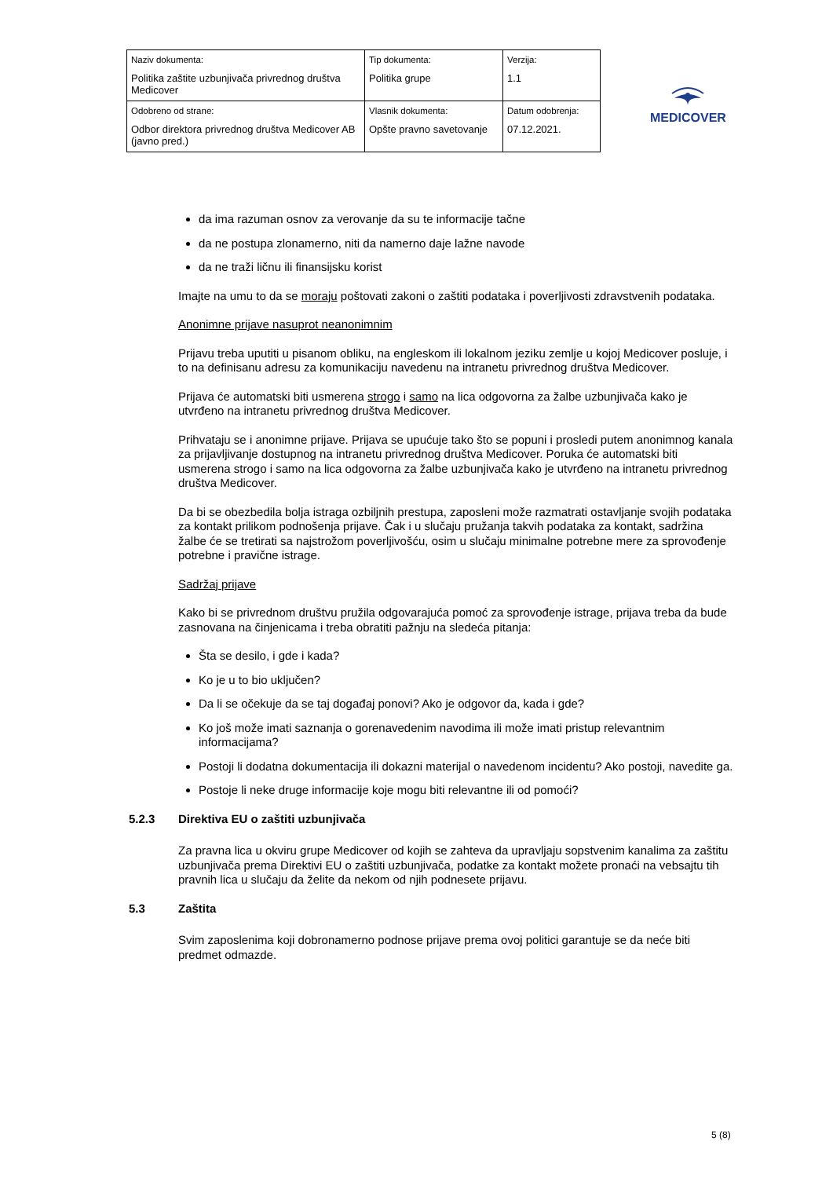| Naziv dokumenta: Politika zaštite uzbunjivača privrednog društva Medicover | Tip dokumenta: Politika grupe | Verzija: 1.1 |
| Odobreno od strane: Odbor direktora privrednog društva Medicover AB (javno pred.) | Vlasnik dokumenta: Opšte pravno savetovanje | Datum odobrenja: 07.12.2021. |
MEDICOVER
da ima razuman osnov za verovanje da su te informacije tačne
da ne postupa zlonamerno, niti da namerno daje lažne navode
da ne traži ličnu ili finansijsku korist
Imajte na umu to da se moraju poštovati zakoni o zaštiti podataka i poverljivosti zdravstvenih podataka.
Anonimne prijave nasuprot neanonimnim
Prijavu treba uputiti u pisanom obliku, na engleskom ili lokalnom jeziku zemlje u kojoj Medicover posluje, i to na definisanu adresu za komunikaciju navedenu na intranetu privrednog društva Medicover.
Prijava će automatski biti usmerena strogo i samo na lica odgovorna za žalbe uzbunjivača kako je utvrđeno na intranetu privrednog društva Medicover.
Prihvataju se i anonimne prijave. Prijava se upućuje tako što se popuni i prosledi putem anonimnog kanala za prijavljivanje dostupnog na intranetu privrednog društva Medicover. Poruka će automatski biti usmerena strogo i samo na lica odgovorna za žalbe uzbunjivača kako je utvrđeno na intranetu privrednog društva Medicover.
Da bi se obezbedila bolja istraga ozbiljnih prestupa, zaposleni može razmatrati ostavljanje svojih podataka za kontakt prilikom podnošenja prijave. Čak i u slučaju pružanja takvih podataka za kontakt, sadržina žalbe će se tretirati sa najstrožom poverljivošću, osim u slučaju minimalne potrebne mere za sprovođenje potrebne i pravične istrage.
Sadržaj prijave
Kako bi se privrednom društvu pružila odgovarajuća pomoć za sprovođenje istrage, prijava treba da bude zasnovana na činjenicama i treba obratiti pažnju na sledeća pitanja:
Šta se desilo, i gde i kada?
Ko je u to bio uključen?
Da li se očekuje da se taj događaj ponovi? Ako je odgovor da, kada i gde?
Ko još može imati saznanja o gorenavedenim navodima ili može imati pristup relevantnim informacijama?
Postoji li dodatna dokumentacija ili dokazni materijal o navedenom incidentu? Ako postoji, navedite ga.
Postoje li neke druge informacije koje mogu biti relevantne ili od pomoći?
5.2.3 Direktiva EU o zaštiti uzbunjivača
Za pravna lica u okviru grupe Medicover od kojih se zahteva da upravljaju sopstvenim kanalima za zaštitu uzbunjivača prema Direktivi EU o zaštiti uzbunjivača, podatke za kontakt možete pronaći na vebsajtu tih pravnih lica u slučaju da želite da nekom od njih podnesete prijavu.
5.3 Zaštita
Svim zaposlenima koji dobronamerno podnose prijave prema ovoj politici garantuje se da neće biti predmet odmazde.
5 (8)